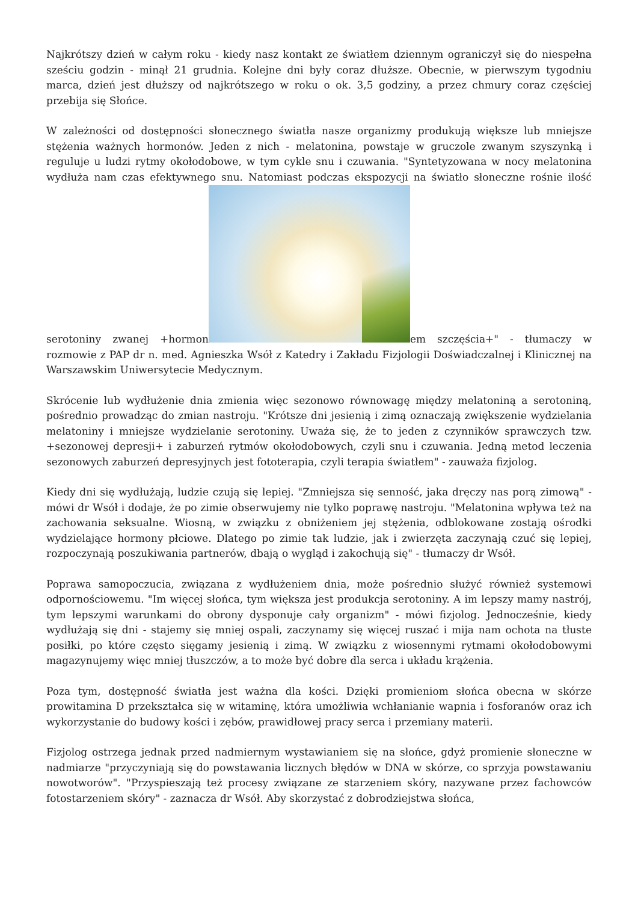Najkrótszy dzień w całym roku - kiedy nasz kontakt ze światłem dziennym ograniczył się do niespełna sześciu godzin - minął 21 grudnia. Kolejne dni były coraz dłuższe. Obecnie, w pierwszym tygodniu marca, dzień jest dłuższy od najkrótszego w roku o ok. 3,5 godziny, a przez chmury coraz częściej przebija się Słońce.
W zależności od dostępności słonecznego światła nasze organizmy produkują większe lub mniejsze stężenia ważnych hormonów. Jeden z nich - melatonina, powstaje w gruczole zwanym szyszynką i reguluje u ludzi rytmy okołodobowe, w tym cykle snu i czuwania. "Syntetyzowana w nocy melatonina wydłuża nam czas efektywnego snu. Natomiast podczas ekspozycji na światło słoneczne rośnie ilość serotoniny zwanej +hormon em szczęścia+" - tłumaczy w rozmowie z PAP dr n. med. Agnieszka Wsół z Katedry i Zakładu Fizjologii Doświadczalnej i Klinicznej na Warszawskim Uniwersytecie Medycznym.
Skrócenie lub wydłużenie dnia zmienia więc sezonowo równowagę między melatoniną a serotoniną, pośrednio prowadząc do zmian nastroju. "Krótsze dni jesienią i zimą oznaczają zwiększenie wydzielania melatoniny i mniejsze wydzielanie serotoniny. Uważa się, że to jeden z czynników sprawczych tzw. +sezonowej depresji+ i zaburzeń rytmów okołodobowych, czyli snu i czuwania. Jedną metod leczenia sezonowych zaburzeń depresyjnych jest fototerapia, czyli terapia światłem" - zauważa fizjolog.
Kiedy dni się wydłużają, ludzie czują się lepiej. "Zmniejsza się senność, jaka dręczy nas porą zimową" - mówi dr Wsół i dodaje, że po zimie obserwujemy nie tylko poprawę nastroju. "Melatonina wpływa też na zachowania seksualne. Wiosną, w związku z obniżeniem jej stężenia, odblokowane zostają ośrodki wydzielające hormony płciowe. Dlatego po zimie tak ludzie, jak i zwierzęta zaczynają czuć się lepiej, rozpoczynają poszukiwania partnerów, dbają o wygląd i zakochują się" - tłumaczy dr Wsół.
Poprawa samopoczucia, związana z wydłużeniem dnia, może pośrednio służyć również systemowi odpornościowemu. "Im więcej słońca, tym większa jest produkcja serotoniny. A im lepszy mamy nastrój, tym lepszymi warunkami do obrony dysponuje cały organizm" - mówi fizjolog. Jednocześnie, kiedy wydłużają się dni - stajemy się mniej ospali, zaczynamy się więcej ruszać i mija nam ochota na tłuste posiłki, po które często sięgamy jesienią i zimą. W związku z wiosennymi rytmami okołodobowymi magazynujemy więc mniej tłuszczów, a to może być dobre dla serca i układu krążenia.
Poza tym, dostępność światła jest ważna dla kości. Dzięki promieniom słońca obecna w skórze prowitamina D przekształca się w witaminę, która umożliwia wchłanianie wapnia i fosforanów oraz ich wykorzystanie do budowy kości i zębów, prawidłowej pracy serca i przemiany materii.
Fizjolog ostrzega jednak przed nadmiernym wystawianiem się na słońce, gdyż promienie słoneczne w nadmiarze "przyczyniają się do powstawania licznych błędów w DNA w skórze, co sprzyja powstawaniu nowotworów". "Przyspieszają też procesy związane ze starzeniem skóry, nazywane przez fachowców fotostarzeniem skóry" - zaznacza dr Wsół. Aby skorzystać z dobrodziejstwa słońca,